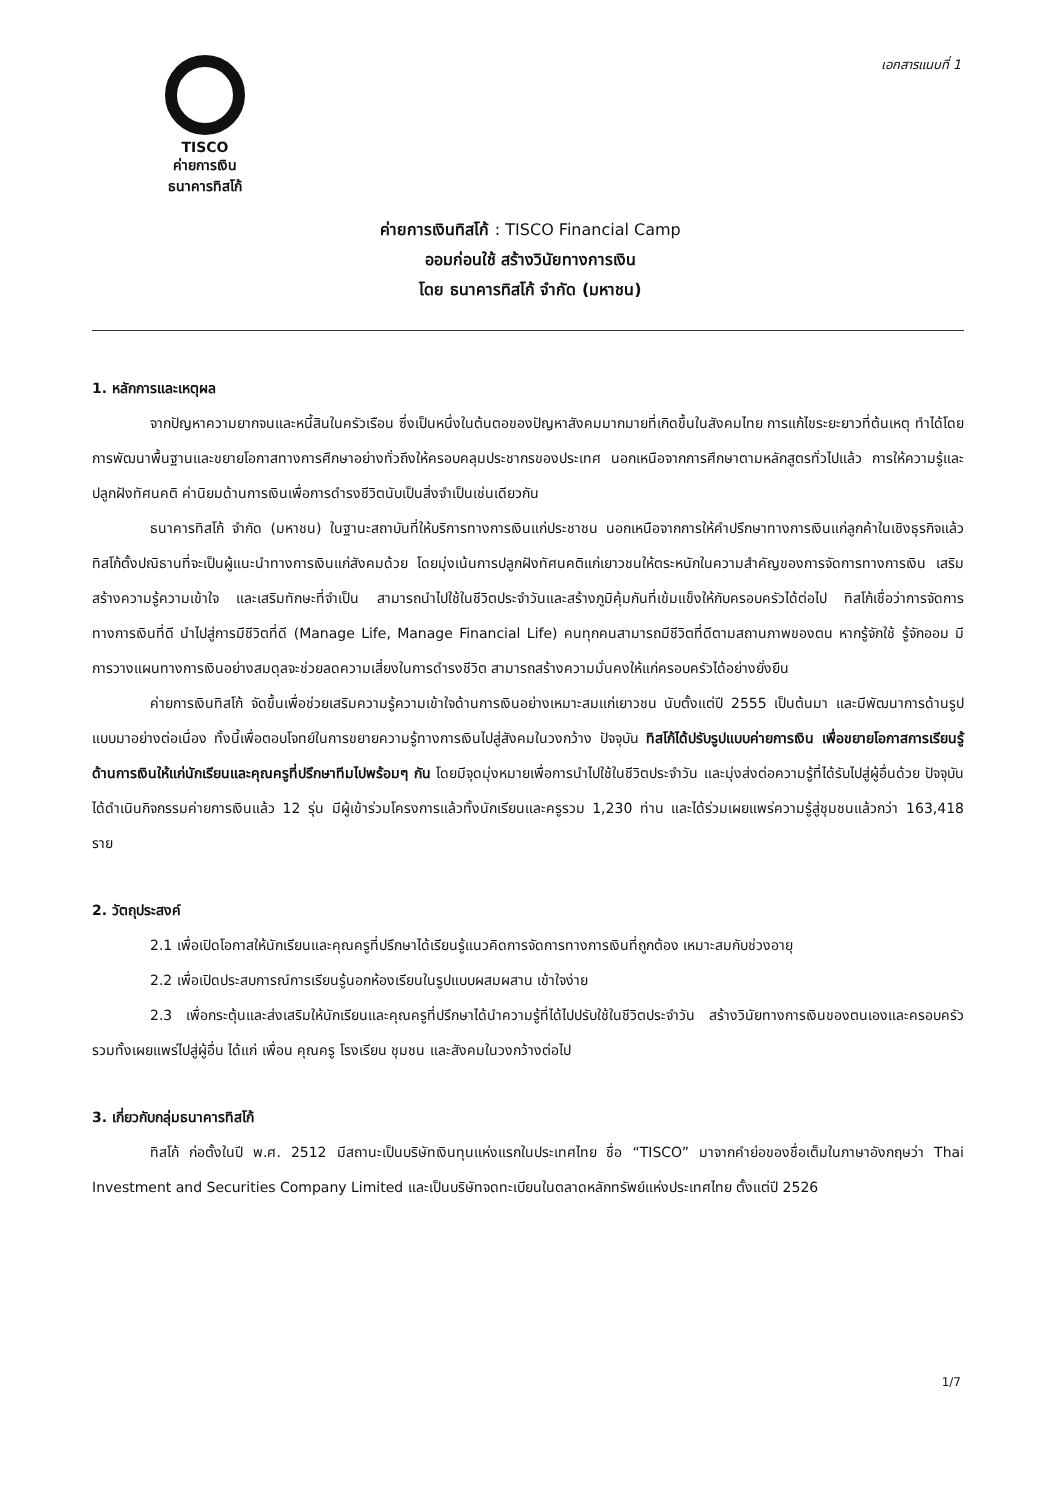TISCO
ค่ายการเงิน
ธนาคารทิสโก้
เอกสารแนบที่ 1
ค่ายการเงินทิสโก้ : TISCO Financial Camp
ออมก่อนใช้ สร้างวินัยทางการเงิน
โดย ธนาคารทิสโก้ จำกัด (มหาชน)
1. หลักการและเหตุผล
จากปัญหาความยากจนและหนี้สินในครัวเรือน ซึ่งเป็นหนึ่งในต้นตอของปัญหาสังคมมากมายที่เกิดขึ้นในสังคมไทย การแก้ไขระยะยาวที่ต้นเหตุ ทำได้โดยการพัฒนาพื้นฐานและขยายโอกาสทางการศึกษาอย่างทั่วถึงให้ครอบคลุมประชากรของประเทศ นอกเหนือจากการศึกษาตามหลักสูตรทั่วไปแล้ว การให้ความรู้และปลูกฝังทัศนคติ ค่านิยมด้านการเงินเพื่อการดำรงชีวิตนับเป็นสิ่งจำเป็นเช่นเดียวกัน
ธนาคารทิสโก้ จำกัด (มหาชน) ในฐานะสถาบันที่ให้บริการทางการเงินแก่ประชาชน นอกเหนือจากการให้คำปรึกษาทางการเงินแก่ลูกค้าในเชิงธุรกิจแล้ว ทิสโก้ตั้งปณิธานที่จะเป็นผู้แนะนำทางการเงินแก่สังคมด้วย โดยมุ่งเน้นการปลูกฝังทัศนคติแก่เยาวชนให้ตระหนักในความสำคัญของการจัดการทางการเงิน เสริมสร้างความรู้ความเข้าใจ และเสริมทักษะที่จำเป็น สามารถนำไปใช้ในชีวิตประจำวันและสร้างภูมิคุ้มกันที่เข้มแข็งให้กับครอบครัวได้ต่อไป ทิสโก้เชื่อว่าการจัดการทางการเงินที่ดี นำไปสู่การมีชีวิตที่ดี (Manage Life, Manage Financial Life) คนทุกคนสามารถมีชีวิตที่ดีตามสถานภาพของตน หากรู้จักใช้ รู้จักออม มีการวางแผนทางการเงินอย่างสมดุลจะช่วยลดความเสี่ยงในการดำรงชีวิต สามารถสร้างความมั่นคงให้แก่ครอบครัวได้อย่างยั่งยืน
ค่ายการเงินทิสโก้ จัดขึ้นเพื่อช่วยเสริมความรู้ความเข้าใจด้านการเงินอย่างเหมาะสมแก่เยาวชน นับตั้งแต่ปี 2555 เป็นต้นมา และมีพัฒนาการด้านรูปแบบมาอย่างต่อเนื่อง ทั้งนี้เพื่อตอบโจทย์ในการขยายความรู้ทางการเงินไปสู่สังคมในวงกว้าง ปัจจุบัน ทิสโก้ได้ปรับรูปแบบค่ายการเงิน เพื่อขยายโอกาสการเรียนรู้ด้านการเงินให้แก่นักเรียนและคุณครูที่ปรึกษาทีมไปพร้อมๆ กัน โดยมีจุดมุ่งหมายเพื่อการนำไปใช้ในชีวิตประจำวัน และมุ่งส่งต่อความรู้ที่ได้รับไปสู่ผู้อื่นด้วย ปัจจุบันได้ดำเนินกิจกรรมค่ายการเงินแล้ว 12 รุ่น มีผู้เข้าร่วมโครงการแล้วทั้งนักเรียนและครูรวม 1,230 ท่าน และได้ร่วมเผยแพร่ความรู้สู่ชุมชนแล้วกว่า 163,418 ราย
2. วัตถุประสงค์
2.1 เพื่อเปิดโอกาสให้นักเรียนและคุณครูที่ปรึกษาได้เรียนรู้แนวคิดการจัดการทางการเงินที่ถูกต้อง เหมาะสมกับช่วงอายุ
2.2 เพื่อเปิดประสบการณ์การเรียนรู้นอกห้องเรียนในรูปแบบผสมผสาน เข้าใจง่าย
2.3 เพื่อกระตุ้นและส่งเสริมให้นักเรียนและคุณครูที่ปรึกษาได้นำความรู้ที่ได้ไปปรับใช้ในชีวิตประจำวัน สร้างวินัยทางการเงินของตนเองและครอบครัว รวมทั้งเผยแพร่ไปสู่ผู้อื่น ได้แก่ เพื่อน คุณครู โรงเรียน ชุมชน และสังคมในวงกว้างต่อไป
3. เกี่ยวกับกลุ่มธนาคารทิสโก้
ทิสโก้ ก่อตั้งในปี พ.ศ. 2512 มีสถานะเป็นบริษัทเงินทุนแห่งแรกในประเทศไทย ชื่อ “TISCO” มาจากคำย่อของชื่อเต็มในภาษาอังกฤษว่า Thai Investment and Securities Company Limited และเป็นบริษัทจดทะเบียนในตลาดหลักทรัพย์แห่งประเทศไทย ตั้งแต่ปี 2526
1/7